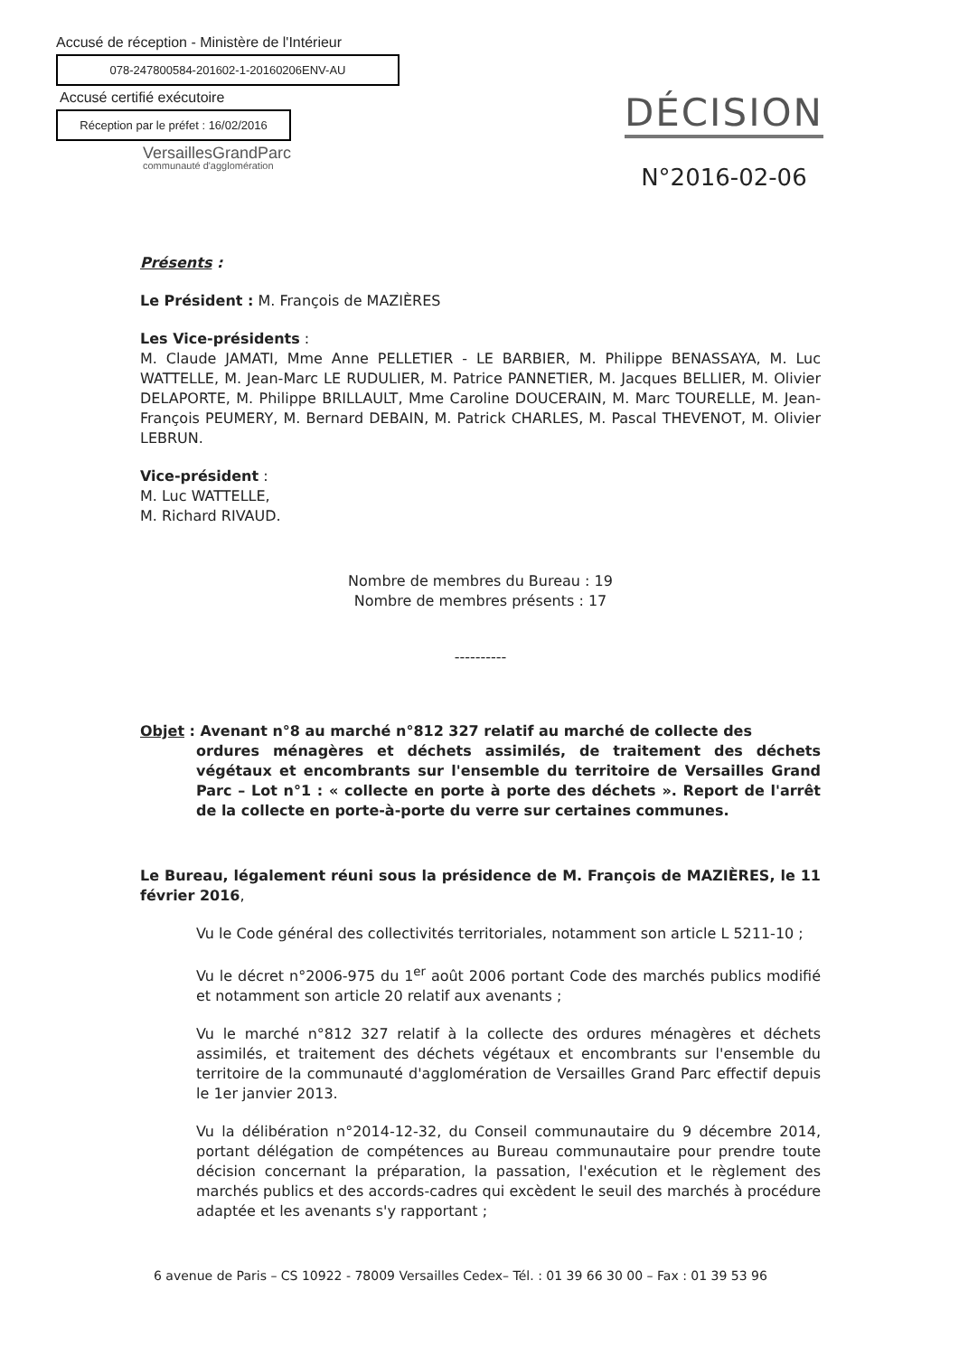Accusé de réception - Ministère de l'Intérieur
078-247800584-201602-1-20160206ENV-AU
Accusé certifié exécutoire
Réception par le préfet : 16/02/2016
VersaillesGrandParc
communauté d'agglomération
DÉCISION
N°2016-02-06
Présents :
Le Président : M. François de MAZIÈRES
Les Vice-présidents :
M. Claude JAMATI, Mme Anne PELLETIER - LE BARBIER, M. Philippe BENASSAYA, M. Luc WATTELLE, M. Jean-Marc LE RUDULIER, M. Patrice PANNETIER, M. Jacques BELLIER, M. Olivier DELAPORTE, M. Philippe BRILLAULT, Mme Caroline DOUCERAIN, M. Marc TOURELLE, M. Jean-François PEUMERY, M. Bernard DEBAIN, M. Patrick CHARLES, M. Pascal THEVENOT, M. Olivier LEBRUN.
Vice-président :
M. Luc WATTELLE,
M. Richard RIVAUD.
Nombre de membres du Bureau : 19
Nombre de membres présents : 17
----------
Objet : Avenant n°8 au marché n°812 327 relatif au marché de collecte des
ordures ménagères et déchets assimilés, de traitement des déchets végétaux et encombrants sur l'ensemble du territoire de Versailles Grand Parc – Lot n°1 : « collecte en porte à porte des déchets ». Report de l'arrêt de la collecte en porte-à-porte du verre sur certaines communes.
Le Bureau, légalement réuni sous la présidence de M. François de MAZIÈRES, le 11 février 2016,
Vu le Code général des collectivités territoriales, notamment son article L 5211-10 ;
Vu le décret n°2006-975 du 1<sup>er</sup> août 2006 portant Code des marchés publics modifié et notamment son article 20 relatif aux avenants ;
Vu le marché n°812 327 relatif à la collecte des ordures ménagères et déchets assimilés, et traitement des déchets végétaux et encombrants sur l'ensemble du territoire de la communauté d'agglomération de Versailles Grand Parc effectif depuis le 1er janvier 2013.
Vu la délibération n°2014-12-32, du Conseil communautaire du 9 décembre 2014, portant délégation de compétences au Bureau communautaire pour prendre toute décision concernant la préparation, la passation, l'exécution et le règlement des marchés publics et des accords-cadres qui excèdent le seuil des marchés à procédure adaptée et les avenants s'y rapportant ;
6 avenue de Paris – CS 10922 - 78009 Versailles Cedex– Tél. : 01 39 66 30 00 – Fax : 01 39 53 96